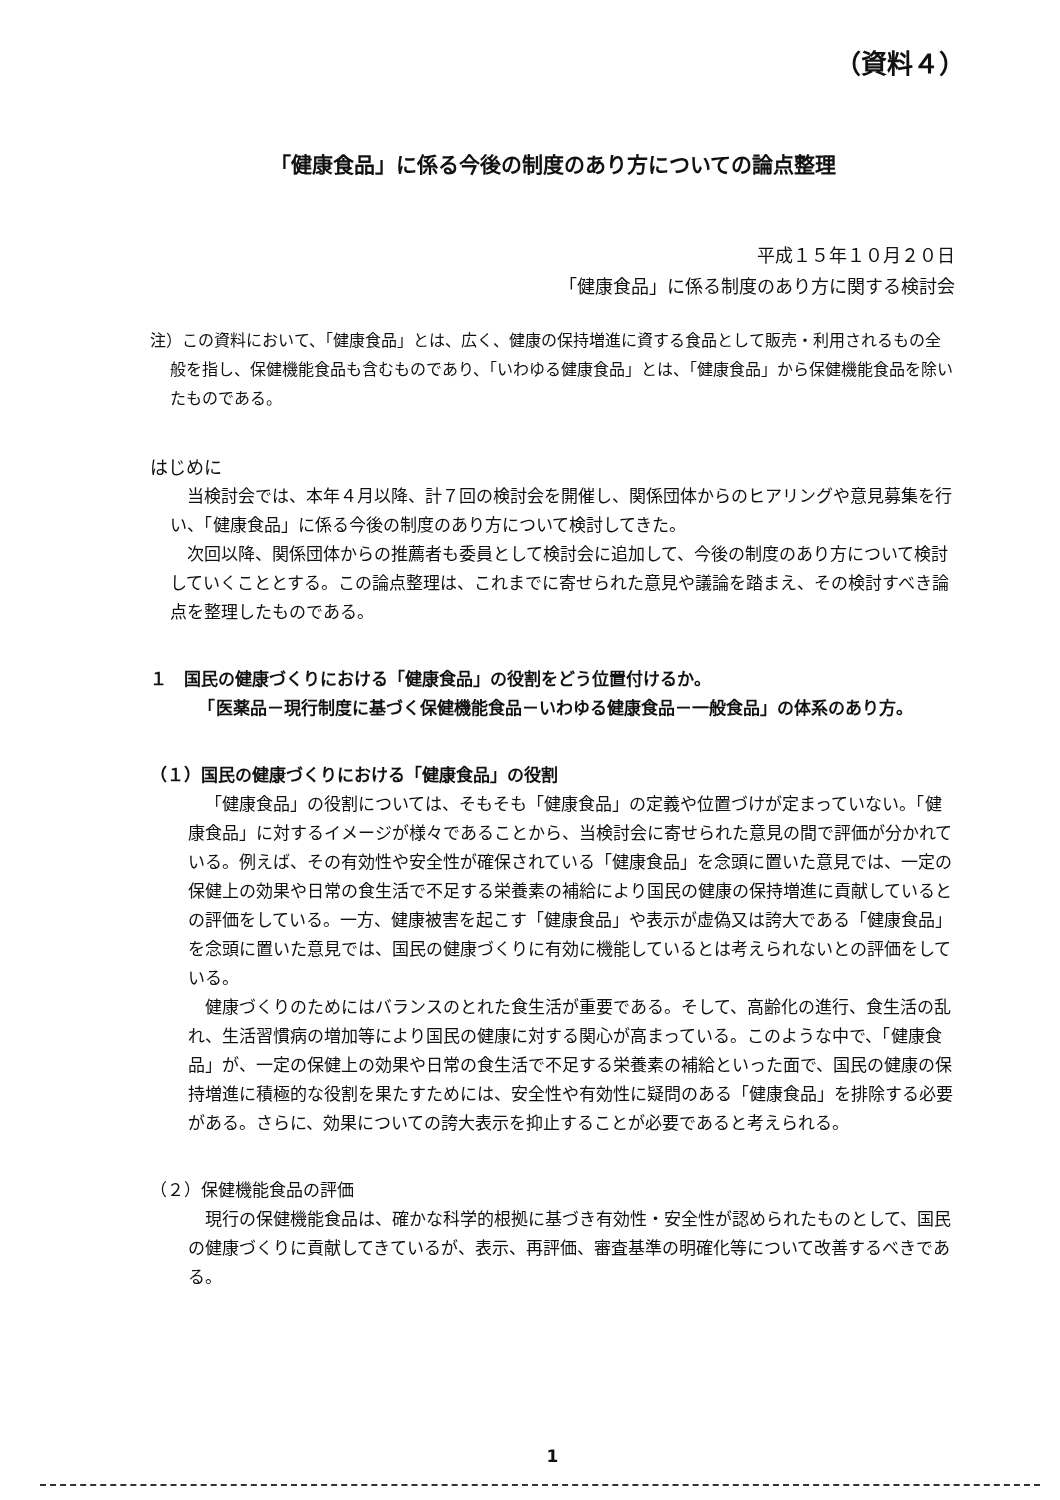（資料４）
「健康食品」に係る今後の制度のあり方についての論点整理
平成１５年１０月２０日
「健康食品」に係る制度のあり方に関する検討会
注）この資料において、「健康食品」とは、広く、健康の保持増進に資する食品として販売・利用されるもの全般を指し、保健機能食品も含むものであり、「いわゆる健康食品」とは、「健康食品」から保健機能食品を除いたものである。
はじめに
当検討会では、本年４月以降、計７回の検討会を開催し、関係団体からのヒアリングや意見募集を行い、「健康食品」に係る今後の制度のあり方について検討してきた。
次回以降、関係団体からの推薦者も委員として検討会に追加して、今後の制度のあり方について検討していくこととする。この論点整理は、これまでに寄せられた意見や議論を踏まえ、その検討すべき論点を整理したものである。
１　国民の健康づくりにおける「健康食品」の役割をどう位置付けるか。
　「医薬品－現行制度に基づく保健機能食品－いわゆる健康食品－一般食品」の体系のあり方。
（１）国民の健康づくりにおける「健康食品」の役割
「健康食品」の役割については、そもそも「健康食品」の定義や位置づけが定まっていない。「健康食品」に対するイメージが様々であることから、当検討会に寄せられた意見の間で評価が分かれている。例えば、その有効性や安全性が確保されている「健康食品」を念頭に置いた意見では、一定の保健上の効果や日常の食生活で不足する栄養素の補給により国民の健康の保持増進に貢献しているとの評価をしている。一方、健康被害を起こす「健康食品」や表示が虚偽又は誇大である「健康食品」を念頭に置いた意見では、国民の健康づくりに有効に機能しているとは考えられないとの評価をしている。
健康づくりのためにはバランスのとれた食生活が重要である。そして、高齢化の進行、食生活の乱れ、生活習慣病の増加等により国民の健康に対する関心が高まっている。このような中で、「健康食品」が、一定の保健上の効果や日常の食生活で不足する栄養素の補給といった面で、国民の健康の保持増進に積極的な役割を果たすためには、安全性や有効性に疑問のある「健康食品」を排除する必要がある。さらに、効果についての誇大表示を抑止することが必要であると考えられる。
（２）保健機能食品の評価
現行の保健機能食品は、確かな科学的根拠に基づき有効性・安全性が認められたものとして、国民の健康づくりに貢献してきているが、表示、再評価、審査基準の明確化等について改善するべきである。
1